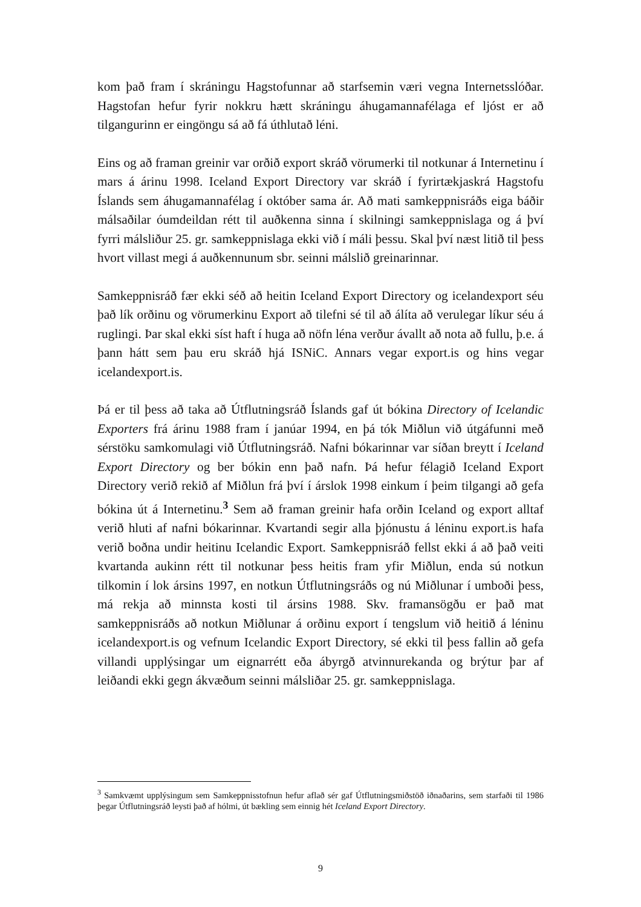kom það fram í skráningu Hagstofunnar að starfsemin væri vegna Internetsslóðar. Hagstofan hefur fyrir nokkru hætt skráningu áhugamannafélaga ef ljóst er að tilgangurinn er eingöngu sá að fá úthlutað léni.
Eins og að framan greinir var orðið export skráð vörumerki til notkunar á Internetinu í mars á árinu 1998. Iceland Export Directory var skráð í fyrirtækjaskrá Hagstofu Íslands sem áhugamannafélag í október sama ár. Að mati samkeppnisráðs eiga báðir málsaðilar óumdeildan rétt til auðkenna sinna í skilningi samkeppnislaga og á því fyrri málsliður 25. gr. samkeppnislaga ekki við í máli þessu. Skal því næst litið til þess hvort villast megi á auðkennunum sbr. seinni málslið greinarinnar.
Samkeppnisráð fær ekki séð að heitin Iceland Export Directory og icelandexport séu það lík orðinu og vörumerkinu Export að tilefni sé til að álíta að verulegar líkur séu á ruglingi. Þar skal ekki síst haft í huga að nöfn léna verður ávallt að nota að fullu, þ.e. á þann hátt sem þau eru skráð hjá ISNiC. Annars vegar export.is og hins vegar icelandexport.is.
Þá er til þess að taka að Útflutningsráð Íslands gaf út bókina Directory of Icelandic Exporters frá árinu 1988 fram í janúar 1994, en þá tók Miðlun við útgáfunni með sérstöku samkomulagi við Útflutningsráð. Nafni bókarinnar var síðan breytt í Iceland Export Directory og ber bókin enn það nafn. Þá hefur félagið Iceland Export Directory verið rekið af Miðlun frá því í árslok 1998 einkum í þeim tilgangi að gefa bókina út á Internetinu.<sup>3</sup> Sem að framan greinir hafa orðin Iceland og export alltaf verið hluti af nafni bókarinnar. Kvartandi segir alla þjónustu á léninu export.is hafa verið boðna undir heitinu Icelandic Export. Samkeppnisráð fellst ekki á að það veiti kvartanda aukinn rétt til notkunar þess heitis fram yfir Miðlun, enda sú notkun tilkomin í lok ársins 1997, en notkun Útflutningsráðs og nú Miðlunar í umboði þess, má rekja að minnsta kosti til ársins 1988. Skv. framansögðu er það mat samkeppnisráðs að notkun Miðlunar á orðinu export í tengslum við heitið á léninu icelandexport.is og vefnum Icelandic Export Directory, sé ekki til þess fallin að gefa villandi upplýsingar um eignarrétt eða ábyrgð atvinnurekanda og brýtur þar af leiðandi ekki gegn ákvæðum seinni málsliðar 25. gr. samkeppnislaga.
<sup>3</sup> Samkvæmt upplýsingum sem Samkeppnisstofnun hefur aflað sér gaf Útflutningsmiðstöð iðnaðarins, sem starfaði til 1986 þegar Útflutningsráð leysti það af hólmi, út bækling sem einnig hét Iceland Export Directory.
9